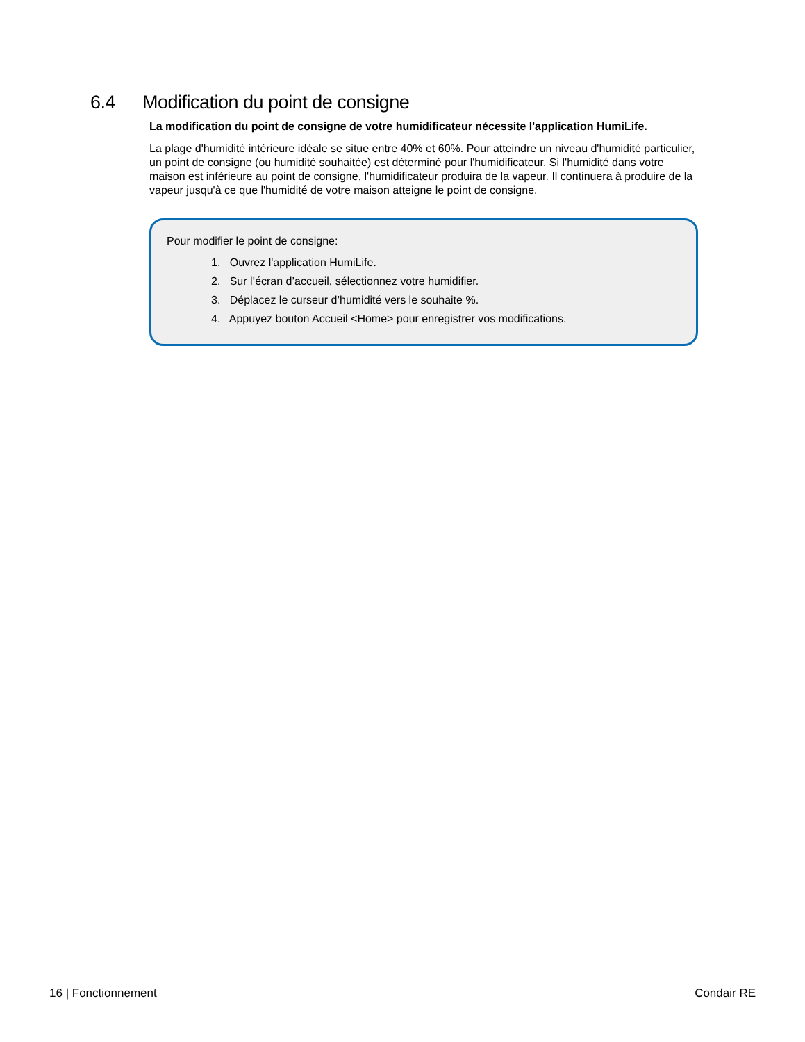6.4 Modification du point de consigne
La modification du point de consigne de votre humidificateur nécessite l'application HumiLife.
La plage d'humidité intérieure idéale se situe entre 40% et 60%. Pour atteindre un niveau d'humidité particulier, un point de consigne (ou humidité souhaitée) est déterminé pour l'humidificateur. Si l'humidité dans votre maison est inférieure au point de consigne, l'humidificateur produira de la vapeur. Il continuera à produire de la vapeur jusqu'à ce que l'humidité de votre maison atteigne le point de consigne.
Pour modifier le point de consigne:
1. Ouvrez l'application HumiLife.
2. Sur l’écran d’accueil, sélectionnez votre humidifier.
3. Déplacez le curseur d’humidité vers le souhaite %.
4. Appuyez bouton Accueil <Home> pour enregistrer vos modifications.
16 | Fonctionnement Condair RE